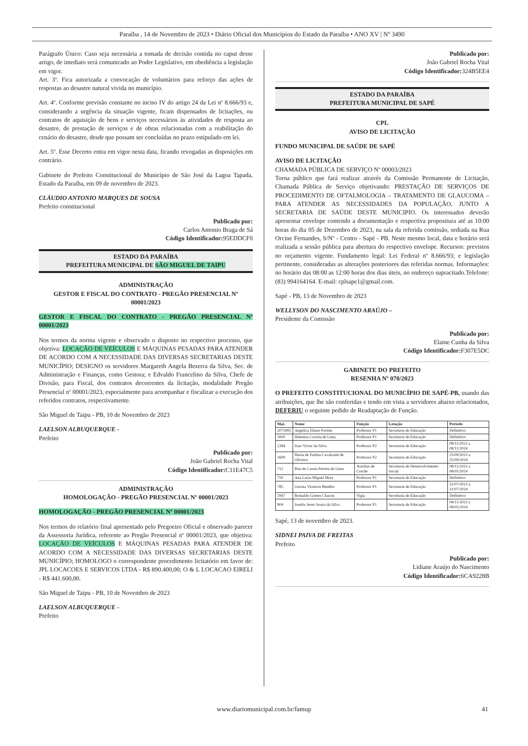Paraíba , 14 de Novembro de 2023 • Diário Oficial dos Municípios do Estado da Paraíba • ANO XV | Nº 3490
Parágrafo Único: Caso seja necessária a tomada de decisão contida no caput desse artigo, de imediato será comunicado ao Poder Legislativo, em obediência a legislação em vigor.
Art. 3º. Fica autorizada a convocação de voluntários para reforço das ações de respostas ao desastre natural vivida no município.
Art. 4º. Conforme previsão constante no inciso IV do artigo 24 da Lei nº 8.666/93 e, considerando a urgência da situação vigente, ficam dispensados de licitações, ou contratos de aquisição de bens e serviços necessários às atividades de resposta ao desastre, de prestação de serviços e de obras relacionadas com a reabilitação do cenário do desastre, desde que possam ser concluídas no prazo estipulado em lei.
Art. 5º. Esse Decreto entra em vigor nesta data, ficando revogadas as disposições em contrário.
Gabinete do Prefeito Constitucional do Município de São José da Lagoa Tapada, Estado da Paraíba, em 09 de novembro de 2023.
CLÁUDIO ANTONIO MARQUES DE SOUSA
Prefeito constitucional
Publicado por:
Carlos Antonio Braga de Sá
Código Identificador: 95EDDCF0
ESTADO DA PARAÍBA
PREFEITURA MUNICIPAL DE SÃO MIGUEL DE TAIPU
ADMINISTRAÇÃO
GESTOR E FISCAL DO CONTRATO - PREGÃO PRESENCIAL Nº 00001/2023
GESTOR E FISCAL DO CONTRATO - PREGÃO PRESENCIAL Nº 00001/2023
Nos termos da norma vigente e observado o disposto no respectivo processo, que objetiva: LOCAÇÃO DE VEÍCULOS E MÁQUINAS PESADAS PARA ATENDER DE ACORDO COM A NECESSIDADE DAS DIVERSAS SECRETARIAS DESTE MUNICÍPIO; DESIGNO os servidores Margareth Angela Bezerra da Silva, Sec. de Administração e Finanças, como Gestora; e Edvaldo Francelino da Silva, Chefe de Divisão, para Fiscal, dos contratos decorrentes da licitação, modalidade Pregão Presencial nº 00001/2023, especialmente para acompanhar e fiscalizar a execução dos referidos contratos, respectivamente.
São Miguel de Taipu - PB, 10 de Novembro de 2023
LAELSON ALBUQUERQUE -
Prefeito
Publicado por:
João Gabriel Rocha Vital
Código Identificador: C11E47C5
ADMINISTRAÇÃO
HOMOLOGAÇÃO - PREGÃO PRESENCIAL Nº 00001/2023
HOMOLOGAÇÃO - PREGÃO PRESENCIAL Nº 00001/2023
Nos termos do relatório final apresentado pelo Pregoeiro Oficial e observado parecer da Assessoria Jurídica, referente ao Pregão Presencial nº 00001/2023, que objetiva: LOCAÇÃO DE VEÍCULOS E MÁQUINAS PESADAS PARA ATENDER DE ACORDO COM A NECESSIDADE DAS DIVERSAS SECRETARIAS DESTE MUNICÍPIO; HOMOLOGO o correspondente procedimento licitatório em favor de: JPL LOCACOES E SERVICOS LTDA - R$ 890.400,00; O & L LOCACAO EIRELI - R$ 441.600,00.
São Miguel de Taipu - PB, 10 de Novembro de 2023
LAELSON ALBUQUERQUE -
Prefeito
Publicado por:
João Gabriel Rocha Vital
Código Identificador: 324B5EE4
ESTADO DA PARAÍBA
PREFEITURA MUNICIPAL DE SAPÉ
CPL
AVISO DE LICITAÇÃO
FUNDO MUNICIPAL DE SAÚDE DE SAPÉ
AVISO DE LICITAÇÃO
CHAMADA PÚBLICA DE SERVIÇO Nº 00003/2023
Torna público que fará realizar através da Comissão Permanente de Licitação, Chamada Pública de Serviço objetivando: PRESTAÇÃO DE SERVIÇOS DE PROCEDIMENTO DE OFTALMOLOGIA – TRATAMENTO DE GLAUCOMA – PARA ATENDER AS NECESSIDADES DA POPULAÇÃO, JUNTO A SECRETARIA DE SAÚDE DESTE MUNICIPIO. Os interessados deverão apresentar envelope contendo a documentação e respectiva propositura até as 10:00 horas do dia 05 de Dezembro de 2023, na sala da referida comissão, sediada na Rua Orcine Fernandes, S/Nº - Centro - Sapé - PB. Neste mesmo local, data e horário será realizada a sessão pública para abertura do respectivo envelope. Recursos: previstos no orçamento vigente. Fundamento legal: Lei Federal nº 8.666/93; e legislação pertinente, consideradas as alterações posteriores das referidas normas. Informações: no horário das 08:00 as 12:00 horas dos dias úteis, no endereço supracitado.Telefone: (83) 994164164. E-mail: cplsape1@gmail.com.
Sapé - PB, 13 de Novembro de 2023
WELLYSON DO NASCIMENTO ARAÚJO –
Presidente da Comissão
Publicado por:
Elaine Cunha da Silva
Código Identificador: F307E5DC
GABINETE DO PREFEITO
RESENHA Nº 070/2023
O PREFEITO CONSTITUCIONAL DO MUNICÍPIO DE SAPÉ-PB, usando das atribuições, que lhe são conferidas e tendo em vista a servidores abaixo relacionados, DEFERIU o seguinte pedido de Readaptação de Função.
| Mat. | Nome | Função | Lotação | Período |
| --- | --- | --- | --- | --- |
| 2071895 | Angelica Eliseu Portela | Professor P1 | Secretaria de Educação | Definitivo |
| 3930 | Helenisa Correia de Lima | Professor P1 | Secretaria de Educação | Definitivo |
| 1284 | Joao Victor da Silva | Professor P2 | Secretaria de Educação | 08/11/2023 a 08/11/2024 |
| 1609 | Maria de Fatima Cavalcanti de Oliveira | Professor P2 | Secretaria de Educação | 25/09/2023 a 25/09/2024 |
| 712 | Rita de Cassia Pereira de Lima | Auxiliar de Creche | Secretaria de Desenvolvimento Social | 08/11/2023 a 08/05/2024 |
| 750 | Ana Lucia Miguel Mota | Professor P1 | Secretaria de Educação | Definitivo |
| 785 | Geruza Vicencia Bendito | Professor P1 | Secretaria de Educação | 31/07/2023 a 31/07/2024 |
| 1947 | Reinaldo Gomes Chacon | Vigia | Secretaria de Educação | Definitivo |
| 804 | Joselia Jesus Souza da Silva | Professor P1 | Secretaria de Educação | 08/11/2023 a 08/05/2024 |
Sapé, 13 de novembro de 2023.
SIDNEI PAIVA DE FREITAS
Prefeito
Publicado por:
Lidiane Araújo do Nascimento
Código Identificador: 6CA9228B
www.diariomunicipal.com.br/famup 41